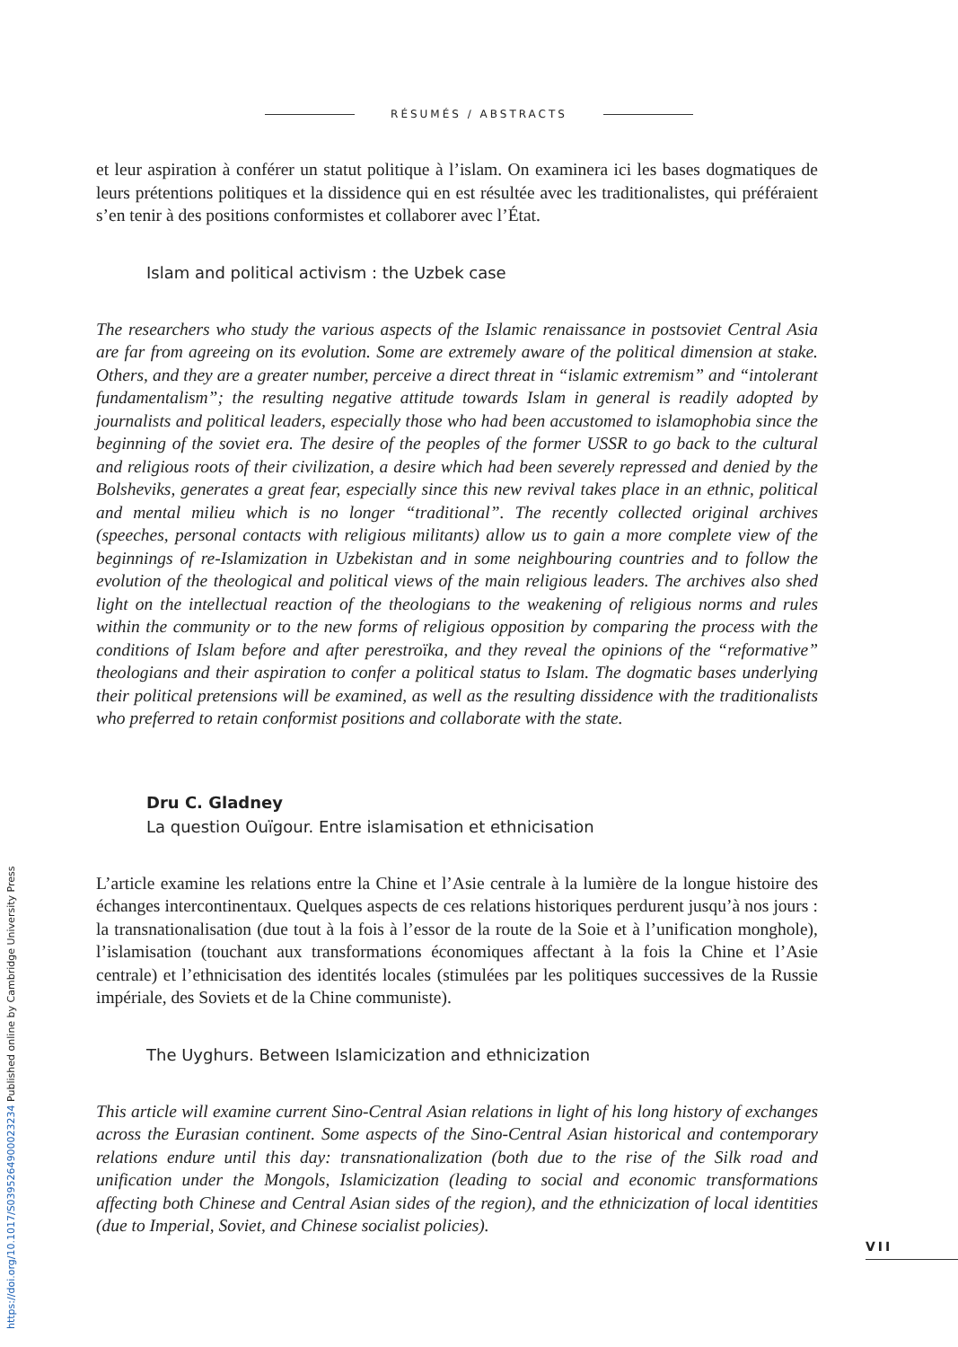RÉSUMÉS / ABSTRACTS
et leur aspiration à conférer un statut politique à l’islam. On examinera ici les bases dogmatiques de leurs prétentions politiques et la dissidence qui en est résultée avec les traditionalistes, qui préféraient s’en tenir à des positions conformistes et collaborer avec l’État.
Islam and political activism : the Uzbek case
The researchers who study the various aspects of the Islamic renaissance in postsoviet Central Asia are far from agreeing on its evolution. Some are extremely aware of the political dimension at stake. Others, and they are a greater number, perceive a direct threat in “islamic extremism” and “intolerant fundamentalism”; the resulting negative attitude towards Islam in general is readily adopted by journalists and political leaders, especially those who had been accustomed to islamophobia since the beginning of the soviet era. The desire of the peoples of the former USSR to go back to the cultural and religious roots of their civilization, a desire which had been severely repressed and denied by the Bolsheviks, generates a great fear, especially since this new revival takes place in an ethnic, political and mental milieu which is no longer “traditional”. The recently collected original archives (speeches, personal contacts with religious militants) allow us to gain a more complete view of the beginnings of re-Islamization in Uzbekistan and in some neighbouring countries and to follow the evolution of the theological and political views of the main religious leaders. The archives also shed light on the intellectual reaction of the theologians to the weakening of religious norms and rules within the community or to the new forms of religious opposition by comparing the process with the conditions of Islam before and after perestroïka, and they reveal the opinions of the “reformative” theologians and their aspiration to confer a political status to Islam. The dogmatic bases underlying their political pretensions will be examined, as well as the resulting dissidence with the traditionalists who preferred to retain conformist positions and collaborate with the state.
Dru C. Gladney
La question Ouïgour. Entre islamisation et ethnicisation
L’article examine les relations entre la Chine et l’Asie centrale à la lumière de la longue histoire des échanges intercontinentaux. Quelques aspects de ces relations historiques perdurent jusqu’à nos jours : la transnationalisation (due tout à la fois à l’essor de la route de la Soie et à l’unification monghole), l’islamisation (touchant aux transformations économiques affectant à la fois la Chine et l’Asie centrale) et l’ethnicisation des identités locales (stimulées par les politiques successives de la Russie impériale, des Soviets et de la Chine communiste).
The Uyghurs. Between Islamicization and ethnicization
This article will examine current Sino-Central Asian relations in light of his long history of exchanges across the Eurasian continent. Some aspects of the Sino-Central Asian historical and contemporary relations endure until this day: transnationalization (both due to the rise of the Silk road and unification under the Mongols, Islamicization (leading to social and economic transformations affecting both Chinese and Central Asian sides of the region), and the ethnicization of local identities (due to Imperial, Soviet, and Chinese socialist policies).
VII
https://doi.org/10.1017/S0395264900023234 Published online by Cambridge University Press